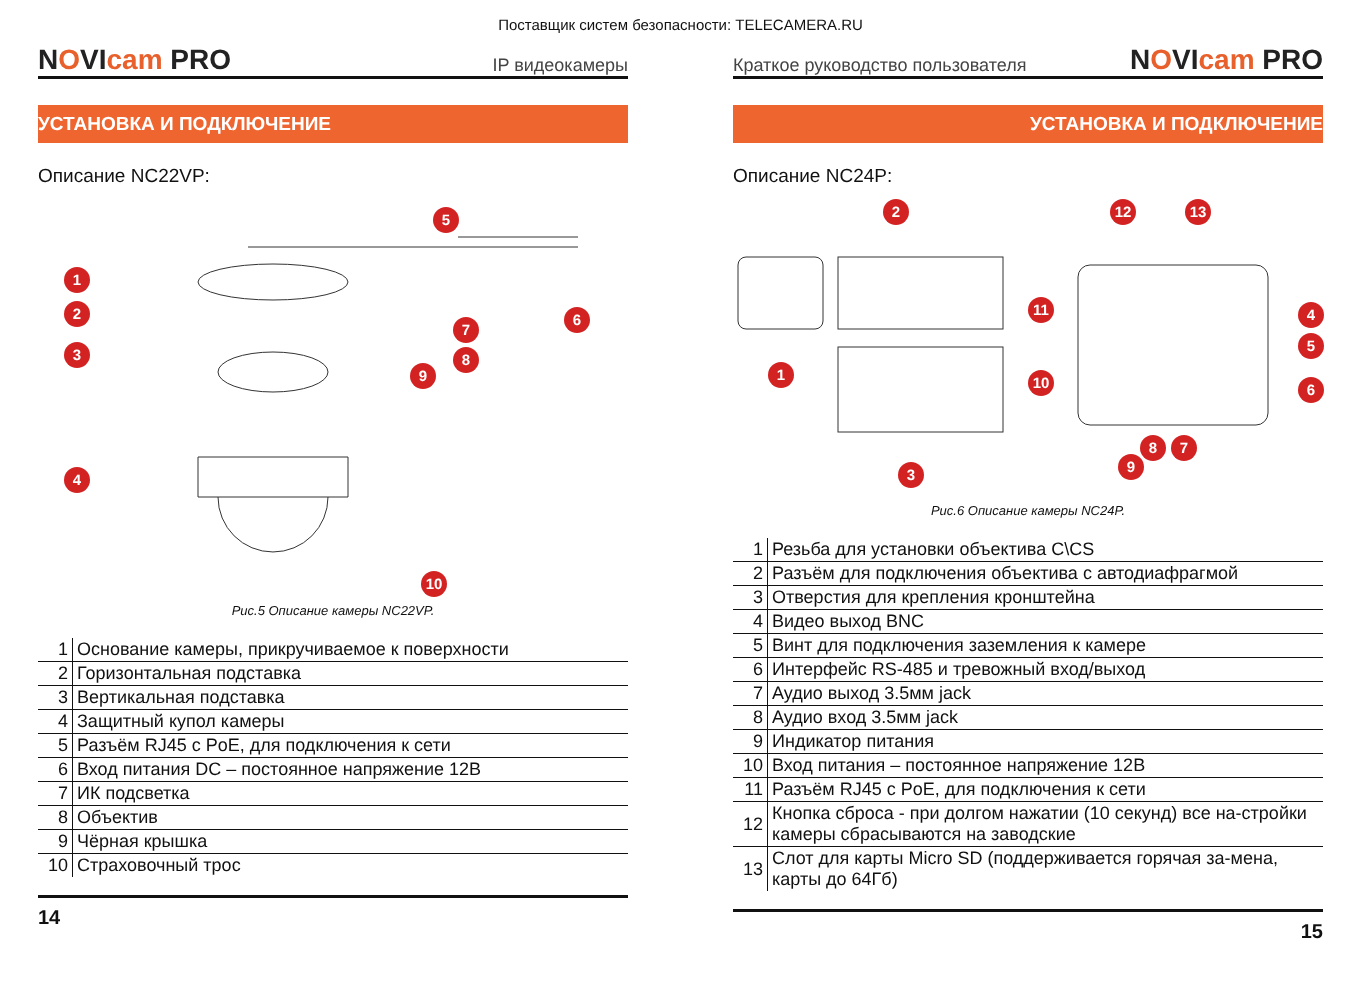Поставщик систем безопасности: TELECAMERA.RU
NOVIcam PRO
IP видеокамеры
УСТАНОВКА И ПОДКЛЮЧЕНИЕ
Описание NC22VP:
5
1
2 6
3
7
8
9
4
10
Рис.5 Описание камеры NC22VP.
| 1 | Основание камеры, прикручиваемое к поверхности |
| 2 | Горизонтальная подставка |
| 3 | Вертикальная подставка |
| 4 | Защитный купол камеры |
| 5 | Разъём RJ45 с PoE, для подключения к сети |
| 6 | Вход питания DC – постоянное напряжение 12В |
| 7 | ИК подсветка |
| 8 | Объектив |
| 9 | Чёрная крышка |
| 10 | Страховочный трос |
14
Краткое руководство пользователя
NOVIcam PRO
УСТАНОВКА И ПОДКЛЮЧЕНИЕ
Описание NC24P:
2 12 13
11 4
5
1 10 6
8 7
9 3
Рис.6 Описание камеры NC24P.
| 1 | Резьба для установки объектива C\CS |
| 2 | Разъём для подключения объектива с автодиафрагмой |
| 3 | Отверстия для крепления кронштейна |
| 4 | Видео выход BNC |
| 5 | Винт для подключения заземления к камере |
| 6 | Интерфейс RS-485 и тревожный вход/выход |
| 7 | Аудио выход 3.5мм jack |
| 8 | Аудио вход 3.5мм jack |
| 9 | Индикатор питания |
| 10 | Вход питания – постоянное напряжение 12В |
| 11 | Разъём RJ45 с PoE, для подключения к сети |
| 12 | Кнопка сброса - при долгом нажатии (10 секунд) все на-стройки камеры сбрасываются на заводские |
| 13 | Слот для карты Micro SD (поддерживается горячая за-мена, карты до 64Гб) |
15